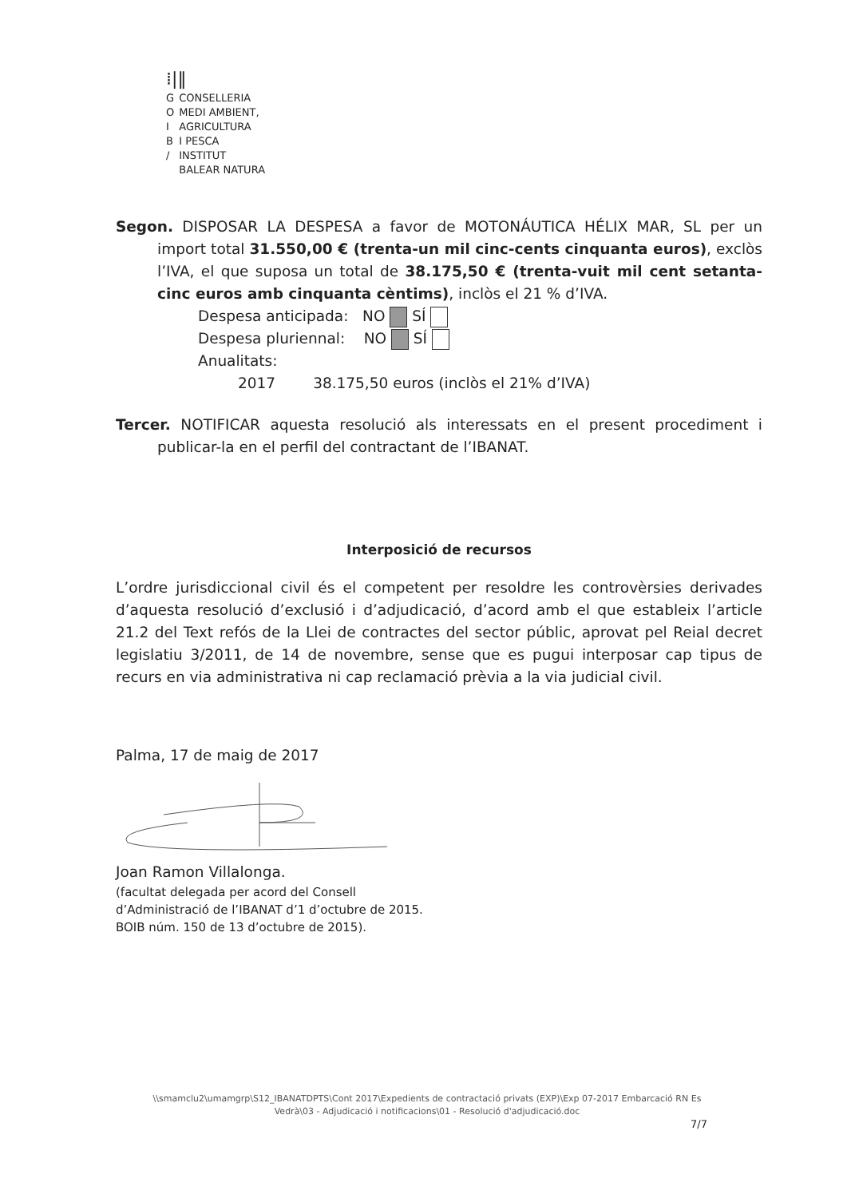⁞|‖
| G | CONSELLERIA |
| O | MEDI AMBIENT, |
| I | AGRICULTURA |
| B | I PESCA |
| / | INSTITUT |
| | BALEAR NATURA |
Segon. DISPOSAR LA DESPESA a favor de MOTONÁUTICA HÉLIX MAR, SL per un import total 31.550,00 € (trenta-un mil cinc-cents cinquanta euros), exclòs l’IVA, el que suposa un total de 38.175,50 € (trenta-vuit mil cent setanta-cinc euros amb cinquanta cèntims), inclòs el 21 % d’IVA.
Despesa anticipada: NO SÍ
Despesa pluriennal: NO SÍ
Anualitats:
2017 38.175,50 euros (inclòs el 21% d’IVA)
Tercer. NOTIFICAR aquesta resolució als interessats en el present procediment i publicar-la en el perfil del contractant de l’IBANAT.
Interposició de recursos
L’ordre jurisdiccional civil és el competent per resoldre les controvèrsies derivades d’aquesta resolució d’exclusió i d’adjudicació, d’acord amb el que estableix l’article 21.2 del Text refós de la Llei de contractes del sector públic, aprovat pel Reial decret legislatiu 3/2011, de 14 de novembre, sense que es pugui interposar cap tipus de recurs en via administrativa ni cap reclamació prèvia a la via judicial civil.
Palma, 17 de maig de 2017
Joan Ramon Villalonga.
(facultat delegada per acord del Consell
d’Administració de l’IBANAT d’1 d’octubre de 2015.
BOIB núm. 150 de 13 d’octubre de 2015).
\\smamclu2\umamgrp\S12_IBANATDPTS\Cont 2017\Expedients de contractació privats (EXP)\Exp 07-2017 Embarcació RN Es Vedrà\03 - Adjudicació i notificacions\01 - Resolució d'adjudicació.doc
7/7